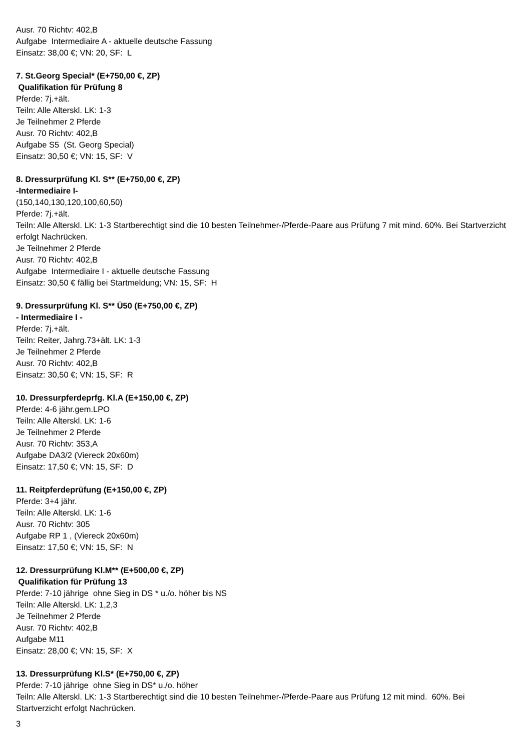Ausr. 70 Richtv: 402,B
Aufgabe Intermediaire A - aktuelle deutsche Fassung
Einsatz: 38,00 €; VN: 20, SF: L
7. St.Georg Special* (E+750,00 €, ZP)
Qualifikation für Prüfung 8
Pferde: 7j.+ält.
Teiln: Alle Alterskl. LK: 1-3
Je Teilnehmer 2 Pferde
Ausr. 70 Richtv: 402,B
Aufgabe S5 (St. Georg Special)
Einsatz: 30,50 €; VN: 15, SF: V
8. Dressurprüfung Kl. S** (E+750,00 €, ZP)
-Intermediaire I-
(150,140,130,120,100,60,50)
Pferde: 7j.+ält.
Teiln: Alle Alterskl. LK: 1-3 Startberechtigt sind die 10 besten Teilnehmer-/Pferde-Paare aus Prüfung 7 mit mind. 60%. Bei Startverzicht erfolgt Nachrücken.
Je Teilnehmer 2 Pferde
Ausr. 70 Richtv: 402,B
Aufgabe Intermediaire I - aktuelle deutsche Fassung
Einsatz: 30,50 € fällig bei Startmeldung; VN: 15, SF: H
9. Dressurprüfung Kl. S** Ü50 (E+750,00 €, ZP)
- Intermediaire I -
Pferde: 7j.+ält.
Teiln: Reiter, Jahrg.73+ält. LK: 1-3
Je Teilnehmer 2 Pferde
Ausr. 70 Richtv: 402,B
Einsatz: 30,50 €; VN: 15, SF: R
10. Dressurpferdeprfg. Kl.A (E+150,00 €, ZP)
Pferde: 4-6 jähr.gem.LPO
Teiln: Alle Alterskl. LK: 1-6
Je Teilnehmer 2 Pferde
Ausr. 70 Richtv: 353,A
Aufgabe DA3/2 (Viereck 20x60m)
Einsatz: 17,50 €; VN: 15, SF: D
11. Reitpferdeprüfung (E+150,00 €, ZP)
Pferde: 3+4 jähr.
Teiln: Alle Alterskl. LK: 1-6
Ausr. 70 Richtv: 305
Aufgabe RP 1 , (Viereck 20x60m)
Einsatz: 17,50 €; VN: 15, SF: N
12. Dressurprüfung Kl.M** (E+500,00 €, ZP)
Qualifikation für Prüfung 13
Pferde: 7-10 jährige ohne Sieg in DS * u./o. höher bis NS
Teiln: Alle Alterskl. LK: 1,2,3
Je Teilnehmer 2 Pferde
Ausr. 70 Richtv: 402,B
Aufgabe M11
Einsatz: 28,00 €; VN: 15, SF: X
13. Dressurprüfung Kl.S* (E+750,00 €, ZP)
Pferde: 7-10 jährige ohne Sieg in DS* u./o. höher
Teiln: Alle Alterskl. LK: 1-3 Startberechtigt sind die 10 besten Teilnehmer-/Pferde-Paare aus Prüfung 12 mit mind. 60%. Bei Startverzicht erfolgt Nachrücken.
3